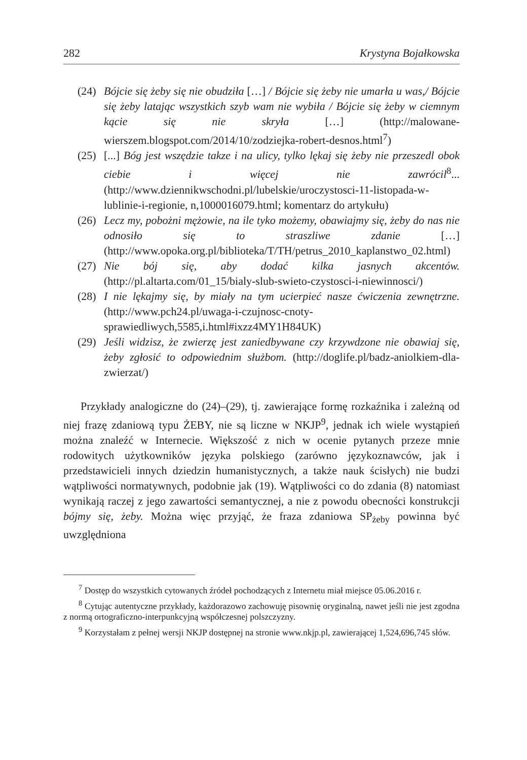282 Krystyna Bojałkowska
(24) Bójcie się żeby się nie obudziła […] / Bójcie się żeby nie umarła u was,/ Bójcie się żeby latając wszystkich szyb wam nie wybiła / Bójcie się żeby w ciemnym kącie się nie skryła […] (http://malowane-wierszem.blogspot.com/2014/10/zodziejka-robert-desnos.html<sup>7</sup>)
(25) [...] Bóg jest wszędzie takze i na ulicy, tylko lękaj się żeby nie przeszedl obok ciebie i więcej nie zawrócil<sup>8</sup>... (http://www.dziennikwschodni.pl/lubelskie/uroczystosci-11-listopada-w-lublinie-i-regionie, n,1000016079.html; komentarz do artykułu)
(26) Lecz my, pobożni mężowie, na ile tyko możemy, obawiajmy się, żeby do nas nie odnosiło się to straszliwe zdanie […] (http://www.opoka.org.pl/biblioteka/T/TH/petrus_2010_kaplanstwo_02.html)
(27) Nie bój się, aby dodać kilka jasnych akcentów. (http://pl.altarta.com/01_15/bialy-slub-swieto-czystosci-i-niewinnosci/)
(28) I nie lękajmy się, by miały na tym ucierpieć nasze ćwiczenia zewnętrzne. (http://www.pch24.pl/uwaga-i-czujnosc-cnoty-sprawiedliwych,5585,i.html#ixzz4MY1H84UK)
(29) Jeśli widzisz, że zwierzę jest zaniedbywane czy krzywdzone nie obawiaj się, żeby zgłosić to odpowiednim służbom. (http://doglife.pl/badz-aniolkiem-dla-zwierzat/)
Przykłady analogiczne do (24)–(29), tj. zawierające formę rozkaźnika i zależną od niej frazę zdaniową typu ŻEBY, nie są liczne w NKJP<sup>9</sup>, jednak ich wiele wystąpień można znaleźć w Internecie. Większość z nich w ocenie pytanych przeze mnie rodowitych użytkowników języka polskiego (zarówno językoznawców, jak i przedstawicieli innych dziedzin humanistycznych, a także nauk ścisłych) nie budzi wątpliwości normatywnych, podobnie jak (19). Wątpliwości co do zdania (8) natomiast wynikają raczej z jego zawartości semantycznej, a nie z powodu obecności konstrukcji bójmy się, żeby. Można więc przyjąć, że fraza zdaniowa SP<sub>żeby</sub> powinna być uwzględniona
<sup>7</sup> Dostęp do wszystkich cytowanych źródeł pochodzących z Internetu miał miejsce 05.06.2016 r.
<sup>8</sup> Cytując autentyczne przykłady, każdorazowo zachowuję pisownię oryginalną, nawet jeśli nie jest zgodna z normą ortograficzno-interpunkcyjną współczesnej polszczyzny.
<sup>9</sup> Korzystałam z pełnej wersji NKJP dostępnej na stronie www.nkjp.pl, zawierającej 1,524,696,745 słów.